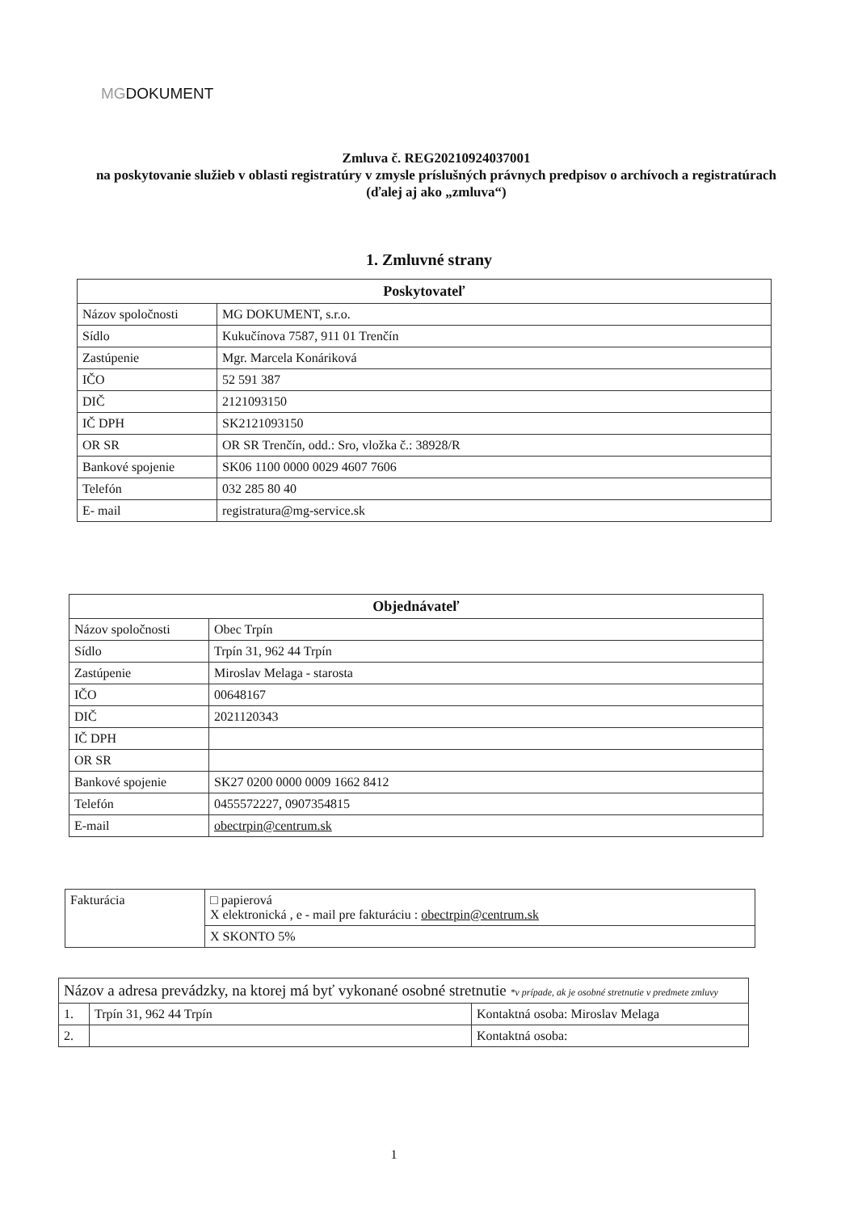MGDOKUMENT
Zmluva č. REG20210924037001
na poskytovanie služieb v oblasti registratúry v zmysle príslušných právnych predpisov o archívoch a registratúrach
(ďalej aj ako „zmluva“)
1. Zmluvné strany
| Poskytovateľ | |
| --- | --- |
| Názov spoločnosti | MG DOKUMENT, s.r.o. |
| Sídlo | Kukučínova 7587, 911 01 Trenčín |
| Zastúpenie | Mgr. Marcela Konáriková |
| IČO | 52 591 387 |
| DIČ | 2121093150 |
| IČ DPH | SK2121093150 |
| OR SR | OR SR Trenčín, odd.: Sro, vložka č.: 38928/R |
| Bankové spojenie | SK06 1100 0000 0029 4607 7606 |
| Telefón | 032 285 80 40 |
| E- mail | registratura@mg-service.sk |
| Objednávateľ | |
| --- | --- |
| Názov spoločnosti | Obec Trpín |
| Sídlo | Trpín 31, 962 44 Trpín |
| Zastúpenie | Miroslav Melaga - starosta |
| IČO | 00648167 |
| DIČ | 2021120343 |
| IČ DPH | |
| OR SR | |
| Bankové spojenie | SK27 0200 0000 0009 1662 8412 |
| Telefón | 0455572227, 0907354815 |
| E-mail | obectrpin@centrum.sk |
| Fakturácia | □ papierová X elektronická , e - mail pre fakturáciu : obectrpin@centrum.sk |
| | X SKONTO 5% |
| Názov a adresa prevádzky, na ktorej má byť vykonané osobné stretnutie *v prípade, ak je osobné stretnutie v predmete zmluvy | | |
| 1. | Trpín 31, 962 44 Trpín | Kontaktná osoba: Miroslav Melaga |
| 2. | | Kontaktná osoba: |
1